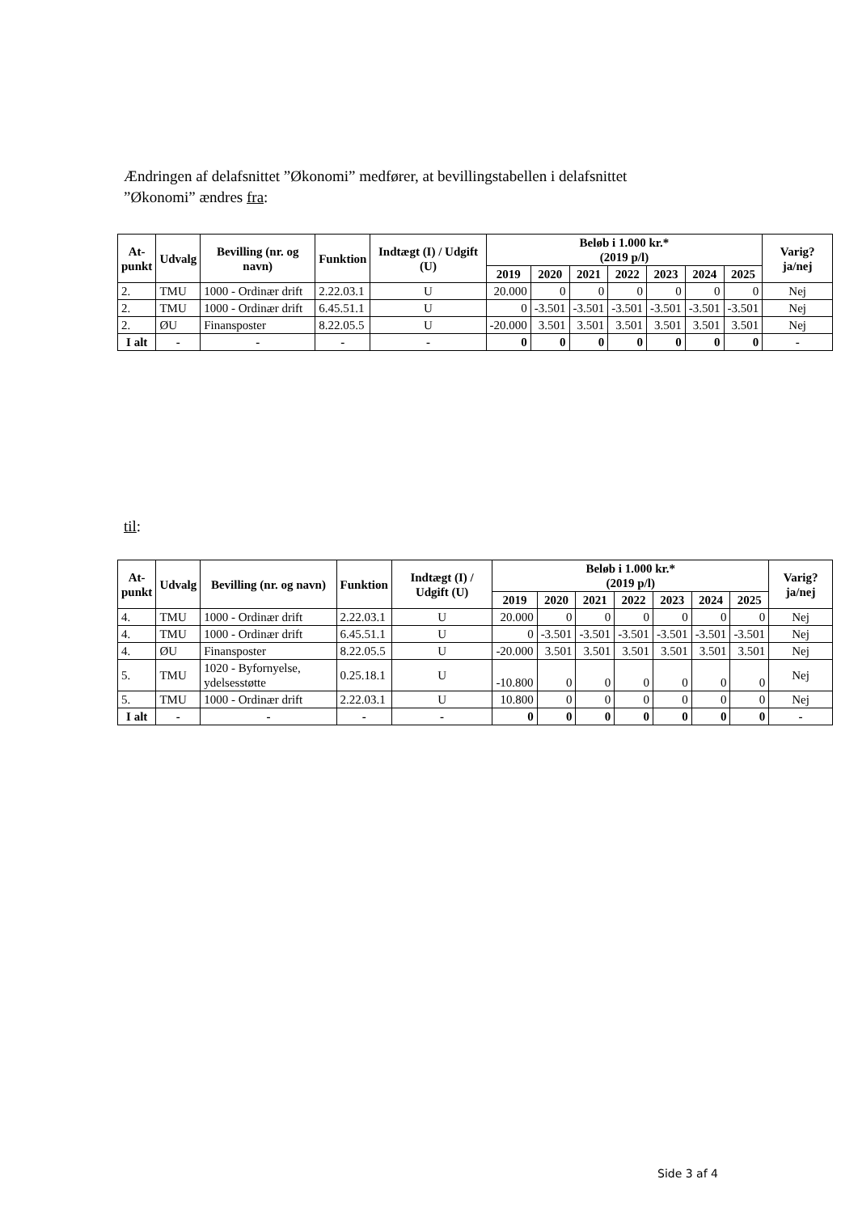Ændringen af delafsnittet ”Økonomi” medfører, at bevillingstabellen i delafsnittet ”Økonomi” ændres fra:
| At- punkt | Udvalg | Bevilling (nr. og navn) | Funktion | Indtægt (I) / Udgift (U) | Beløb i 1.000 kr.* (2019 p/l) | | | | | | | Varig? ja/nej |
| --- | --- | --- | --- | --- | --- | --- | --- | --- | --- | --- | --- | --- |
| | | | | | 2019 | 2020 | 2021 | 2022 | 2023 | 2024 | 2025 | |
| 2. | TMU | 1000 - Ordinær drift | 2.22.03.1 | U | 20.000 | 0 | 0 | 0 | 0 | 0 | 0 | Nej |
| 2. | TMU | 1000 - Ordinær drift | 6.45.51.1 | U | 0 | -3.501 | -3.501 | -3.501 | -3.501 | -3.501 | -3.501 | Nej |
| 2. | ØU | Finansposter | 8.22.05.5 | U | -20.000 | 3.501 | 3.501 | 3.501 | 3.501 | 3.501 | 3.501 | Nej |
| I alt | - | - | - | - | 0 | 0 | 0 | 0 | 0 | 0 | 0 | - |
til:
| At- punkt | Udvalg | Bevilling (nr. og navn) | Funktion | Indtægt (I) / Udgift (U) | Beløb i 1.000 kr.* (2019 p/l) | | | | | | | Varig? ja/nej |
| --- | --- | --- | --- | --- | --- | --- | --- | --- | --- | --- | --- | --- |
| | | | | | 2019 | 2020 | 2021 | 2022 | 2023 | 2024 | 2025 | |
| 4. | TMU | 1000 - Ordinær drift | 2.22.03.1 | U | 20.000 | 0 | 0 | 0 | 0 | 0 | 0 | Nej |
| 4. | TMU | 1000 - Ordinær drift | 6.45.51.1 | U | 0 | -3.501 | -3.501 | -3.501 | -3.501 | -3.501 | -3.501 | Nej |
| 4. | ØU | Finansposter | 8.22.05.5 | U | -20.000 | 3.501 | 3.501 | 3.501 | 3.501 | 3.501 | 3.501 | Nej |
| 5. | TMU | 1020 - Byfornyelse, ydelsesstøtte | 0.25.18.1 | U | -10.800 | 0 | 0 | 0 | 0 | 0 | 0 | Nej |
| 5. | TMU | 1000 - Ordinær drift | 2.22.03.1 | U | 10.800 | 0 | 0 | 0 | 0 | 0 | 0 | Nej |
| I alt | - | - | - | - | 0 | 0 | 0 | 0 | 0 | 0 | 0 | - |
Side 3 af 4